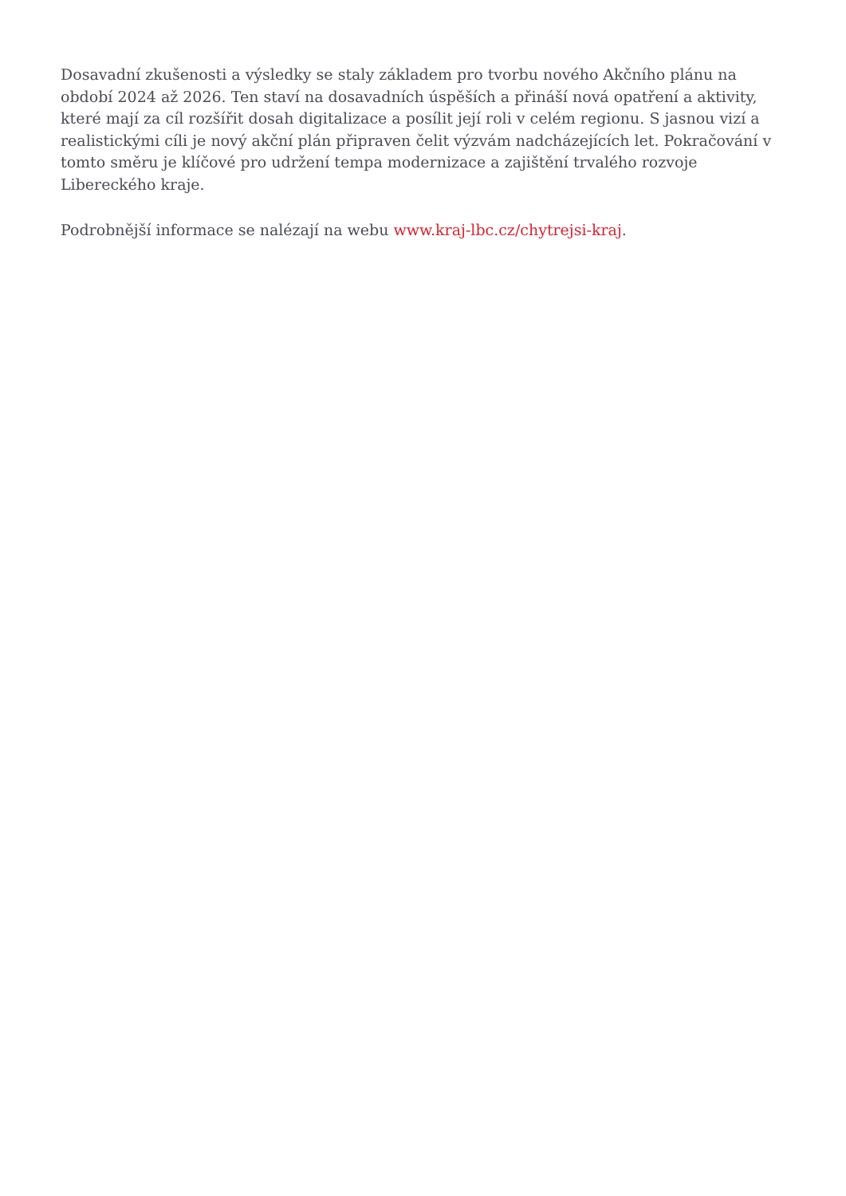Dosavadní zkušenosti a výsledky se staly základem pro tvorbu nového Akčního plánu na období 2024 až 2026. Ten staví na dosavadních úspěších a přináší nová opatření a aktivity, které mají za cíl rozšířit dosah digitalizace a posílit její roli v celém regionu. S jasnou vizí a realistickými cíli je nový akční plán připraven čelit výzvám nadcházejících let. Pokračování v tomto směru je klíčové pro udržení tempa modernizace a zajištění trvalého rozvoje Libereckého kraje.
Podrobnější informace se nalézají na webu www.kraj-lbc.cz/chytrejsi-kraj.